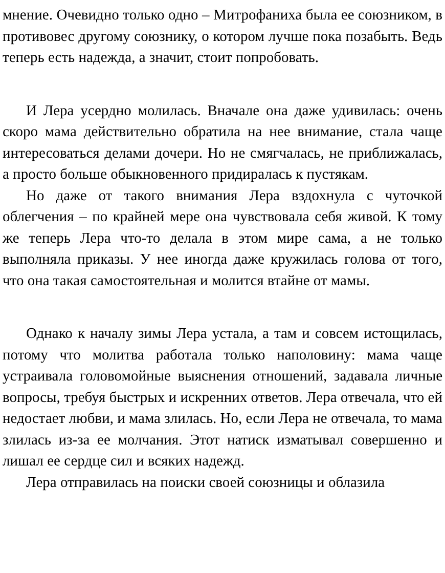мнение. Очевидно только одно – Митрофаниха была ее со­юзником, в противовес другому союзнику, о котором лучше пока позабыть. Ведь теперь есть надежда, а значит, стоит по­пробовать.
И Лера усердно молилась. Вначале она даже удивилась: очень скоро мама действительно обратила на нее внимание, стала чаще интересоваться делами дочери. Но не смягчалась, не приближалась, а просто больше обыкновенного придира­лась к пустякам.
Но даже от такого внимания Лера вздохнула с чуточкой облегчения – по крайней мере она чувствовала себя живой. К тому же теперь Лера что-то делала в этом мире сама, а не только выполняла приказы. У нее иногда даже кружилась го­лова от того, что она такая самостоятельная и молится втай­не от мамы.
Однако к началу зимы Лера устала, а там и совсем исто­щилась, потому что молитва работала только наполовину: мама чаще устраивала головомойные выяснения отношений, задавала личные вопросы, требуя быстрых и искренних от­ветов. Лера отвечала, что ей недостает любви, и мама зли­лась. Но, если Лера не отвечала, то мама злилась из-за ее молчания. Этот натиск изматывал совершенно и лишал ее сердце сил и всяких надежд.
Лера отправилась на поиски своей союзницы и облазила